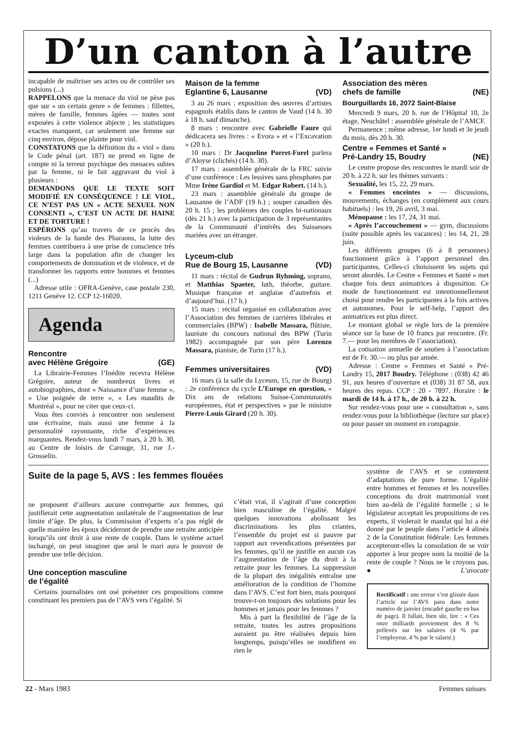D’un canton à l’autre
incapable de maîtriser ses actes ou de contrôler ses pulsions (...)
RAPPELONS que la menace du viol ne pèse pas que sur « un certain genre » de femmes : fillettes, mères de famille, femmes âgées — toutes sont exposées à cette violence abjecte ; les statistiques exactes manquent, car seulement une femme sur cinq environ, dépose plainte pour viol.
CONSTATONS que la définition du « viol » dans le Code pénal (art. 187) ne prend en ligne de compte ni la terreur psychique des menaces subies par la femme, ni le fait aggravant du viol à plusieurs :
DEMANDONS QUE LE TEXTE SOIT MODIFIÉ EN CONSÉQUENCE ! LE VIOL, CE N’EST PAS UN « ACTE SEXUEL NON CONSENTI », C’EST UN ACTE DE HAINE ET DE TORTURE !
ESPÉRONS qu’au travers de ce procès des violeurs de la bande des Pharaons, la lutte des femmes contribuera à une prise de conscience très large dans la population afin de changer les comportements de domination et de violence, et de transformer les rapports entre hommes et femmes (...)
Adresse utile : OFRA-Genève, case postale 230, 1211 Genève 12. CCP 12-16020.
Agenda
Rencontre
avec Hélène Grégoire (GE)
La Librairie-Femmes l’Inédite recevra Hélène Grégoire, auteur de nombreux livres et autobiographies, dont « Naissance d’une femme », « Une poignée de terre », « Les maudits de Montréal », pour ne citer que ceux-ci.
Vous êtes conviés à rencontrer non seulement une écrivaine, mais aussi une femme à la personnalité rayonnante, riche d’expériences marquantes. Rendez-vous lundi 7 mars, à 20 h. 30, au Centre de loisirs de Carouge, 31, rue J.-Grosselin.
Maison de la femme
Eglantine 6, Lausanne (VD)
3 au 26 mars : exposition des œuvres d’artistes espagnols établis dans le canton de Vaud (14 h. 30 à 18 h. sauf dimanche).
8 mars : rencontre avec Gabrielle Faure qui dédicacera ses livres : « Evora » et « l’Excavation » (20 h.).
10 mars : Dr Jacqueline Porret-Forel parlera d’Aloyse (clichés) (14 h. 30).
17 mars : assemblée générale de la FRC suivie d’une conférence : Les lessives sans phosphates par Mme Irène Gardiol et M. Edgar Robert. (14 h.).
23 mars : assemblée générale du groupe de Lausanne de l’ADF (19 h.) ; souper canadien dès 20 h. 15 ; les problèmes des couples bi-nationaux (dès 21 h.) avec la participation de 3 représentantes de la Communauté d’intérêts des Suissesses mariées avec un étranger.
Lyceum-club
Rue de Bourg 15, Lausanne (VD)
11 mars : récital de Gudrun Ryhming, soprano, et Matthias Spaeter, luth, théorbe, guitare. Musique française et anglaise d’autrefois et d’aujourd’hui. (17 h.)
15 mars : récital organisé en collaboration avec l’Association des femmes de carrières libérales et commerciales (BPW) : Isabelle Massara, flûtiste, lauréate du concours national des BPW (Turin 1982) accompagnée par son père Lorenzo Massara, pianiste, de Turin (17 h.).
Femmes universitaires (VD)
16 mars (à la salle du Lyceum, 15, rue de Bourg) : 2e conférence du cycle L’Europe en question, « Dix ans de relations Suisse-Communautés européennes, état et perspectives » par le ministre Pierre-Louis Girard (20 h. 30).
Association des mères
chefs de famille (NE)
Bourguillards 16, 2072 Saint-Blaise
Mercredi 9 mars, 20 h. rue de l’Hôpital 10, 2e étage, Neuchâtel : assemblée générale de l’AMCF.
Permanence : même adresse, 1er lundi et 3e jeudi du mois, dès 20 h. 30.
Centre « Femmes et Santé »
Pré-Landry 15, Boudry (NE)
Le centre propose des rencontres le mardi soir de 20 h. à 22 h. sur les thèmes suivants :
Sexualité, les 15, 22, 29 mars.
« Femmes enceintes » — discussions, mouvements, échanges (en complément aux cours habituels) : les 19, 26 avril, 3 mai.
Ménopause : les 17, 24, 31 mai.
« Après l’accouchement » — gym, discussions (suite possible après les vacances) : les 14, 21, 28 juin.
Les différents groupes (6 à 8 personnes) fonctionnent grâce à l’apport personnel des participantes. Celles-ci choisissent les sujets qui seront abordés. Le Centre « Femmes et Santé » met chaque fois deux animatrices à disposition. Ce mode de fonctionnement est intentionnellement choisi pour rendre les participantes à la fois actives et autonomes. Pour le self-help, l’apport des animatrices est plus direct.
Le montant global se règle lors de la première séance sur la base de 10 francs par rencontre. (Fr. 7.— pour les membres de l’association).
La cotisation annuelle de soutien à l’association est de Fr. 30.— ou plus par année.
Adresse : Centre « Femmes et Santé » Pré-Landry 15, 2017 Boudry. Téléphone : (038) 42 46 91, aux heures d’ouverture et (038) 31 87 58, aux heures des repas. CCP : 20 - 7897. Horaire : le mardi de 14 h. à 17 h., de 20 h. à 22 h.
Sur rendez-vous pour une « consultation », sans rendez-vous pour la bibliothèque (lecture sur place) ou pour passer un moment en compagnie.
Suite de la page 5, AVS : les femmes flouées
ne proposent d’ailleurs aucune contrepartie aux femmes, qui justifierait cette augmentation unilatérale de l’augmentation de leur limite d’âge. De plus, la Commission d’experts n’a pas réglé de quelle manière les époux décideront de prendre une retraite anticipée lorsqu’ils ont droit à une rente de couple. Dans le système actuel inchangé, on peut imaginer que seul le mari aura le pouvoir de prendre une telle décision.
Une conception masculine
de l’égalité
Certains journalistes ont osé présenter ces propositions comme constituant les premiers pas de l’AVS vers l’égalité. Si
c’était vrai, il s’agirait d’une conception bien masculine de l’égalité. Malgré quelques innovations abolissant les discriminations les plus criantes, l’ensemble du projet est si pauvre par rapport aux revendications présentées par les femmes, qu’il ne justifie en aucun cas l’augmentation de l’âge du droit à la retraite pour les femmes. La suppression de la plupart des inégalités entraîne une amélioration de la condition de l’homme dans l’AVS. C’est fort bien, mais pourquoi trouve-t-on toujours des solutions pour les hommes et jamais pour les femmes ?
Mis à part la flexibilité de l’âge de la retraite, toutes les autres propositions auraient pu être réalisées depuis bien longtemps, puisqu’elles ne modifient en rien le
système de l’AVS et se contentent d’adaptations de pure forme. L’égalité entre hommes et femmes et les nouvelles conceptions du droit matrimonial vont bien au-delà de l’égalité formelle ; si le législateur acceptait les propositions de ces experts, il violerait le mandat qui lui a été donné par le peuple dans l’article 4 alinéa 2 de la Constitution fédérale. Les femmes accepteront-elles la consolation de se voir apporter à leur propre nom la moitié de la rente de couple ? Nous ne le croyons pas. ● L’avocate
Rectificatif : une erreur s’est glissée dans l’article sur l’AVS paru dans notre numéro de janvier (encadré gauche en bas de page). Il fallait, bien sûr, lire : « Ces onze milliards proviennent des 8 % prélevés sur les salaires (4 % par l’employeur, 4 % par le salarié.)
22 - Mars 1983 Femmes suisses